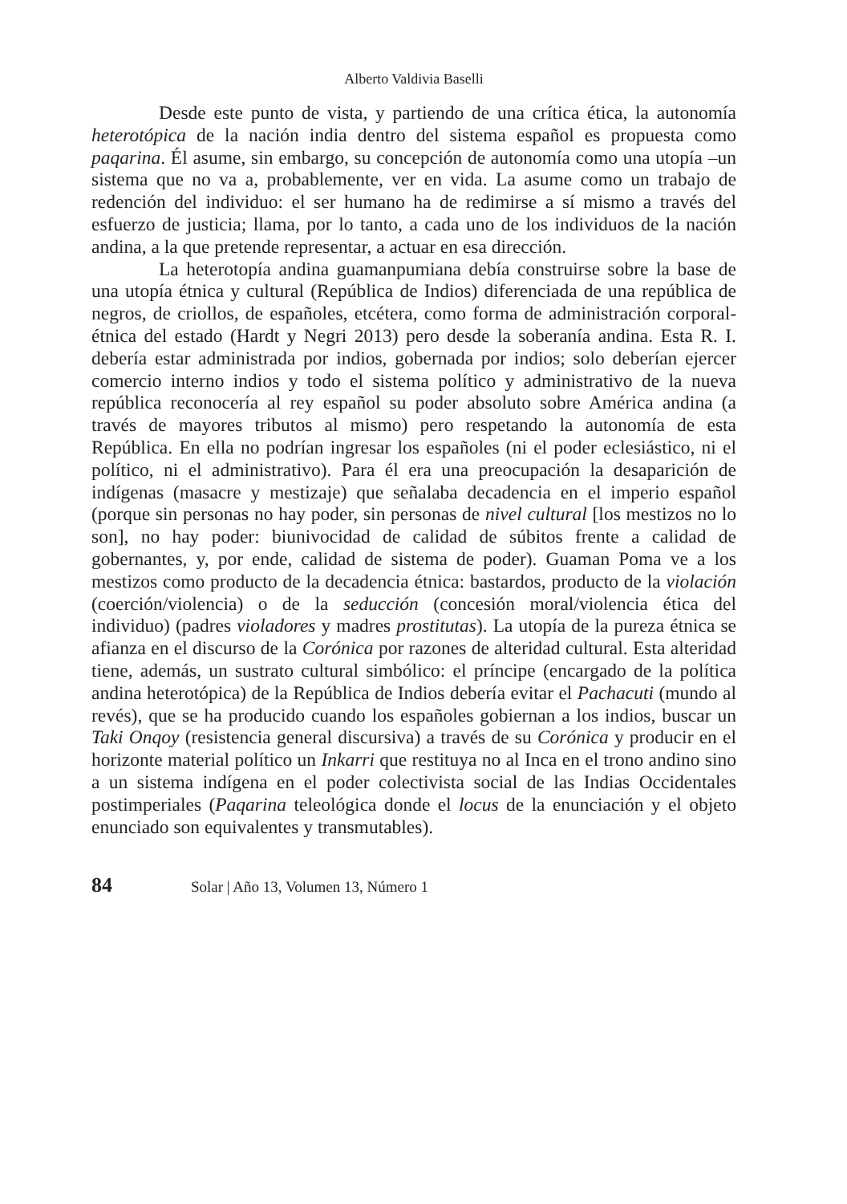Alberto Valdivia Baselli
Desde este punto de vista, y partiendo de una crítica ética, la autonomía heterotópica de la nación india dentro del sistema español es propuesta como paqarina. Él asume, sin embargo, su concepción de autonomía como una utopía –un sistema que no va a, probablemente, ver en vida. La asume como un trabajo de redención del individuo: el ser humano ha de redimirse a sí mismo a través del esfuerzo de justicia; llama, por lo tanto, a cada uno de los individuos de la nación andina, a la que pretende representar, a actuar en esa dirección.
La heterotopía andina guamanpumiana debía construirse sobre la base de una utopía étnica y cultural (República de Indios) diferenciada de una república de negros, de criollos, de españoles, etcétera, como forma de administración corporal-étnica del estado (Hardt y Negri 2013) pero desde la soberanía andina. Esta R. I. debería estar administrada por indios, gobernada por indios; solo deberían ejercer comercio interno indios y todo el sistema político y administrativo de la nueva república reconocería al rey español su poder absoluto sobre América andina (a través de mayores tributos al mismo) pero respetando la autonomía de esta República. En ella no podrían ingresar los españoles (ni el poder eclesiástico, ni el político, ni el administrativo). Para él era una preocupación la desaparición de indígenas (masacre y mestizaje) que señalaba decadencia en el imperio español (porque sin personas no hay poder, sin personas de nivel cultural [los mestizos no lo son], no hay poder: biunivocidad de calidad de súbitos frente a calidad de gobernantes, y, por ende, calidad de sistema de poder). Guaman Poma ve a los mestizos como producto de la decadencia étnica: bastardos, producto de la violación (coerción/violencia) o de la seducción (concesión moral/violencia ética del individuo) (padres violadores y madres prostitutas). La utopía de la pureza étnica se afianza en el discurso de la Corónica por razones de alteridad cultural. Esta alteridad tiene, además, un sustrato cultural simbólico: el príncipe (encargado de la política andina heterotópica) de la República de Indios debería evitar el Pachacuti (mundo al revés), que se ha producido cuando los españoles gobiernan a los indios, buscar un Taki Onqoy (resistencia general discursiva) a través de su Corónica y producir en el horizonte material político un Inkarri que restituya no al Inca en el trono andino sino a un sistema indígena en el poder colectivista social de las Indias Occidentales postimperiales (Paqarina teleológica donde el locus de la enunciación y el objeto enunciado son equivalentes y transmutables).
84 Solar | Año 13, Volumen 13, Número 1